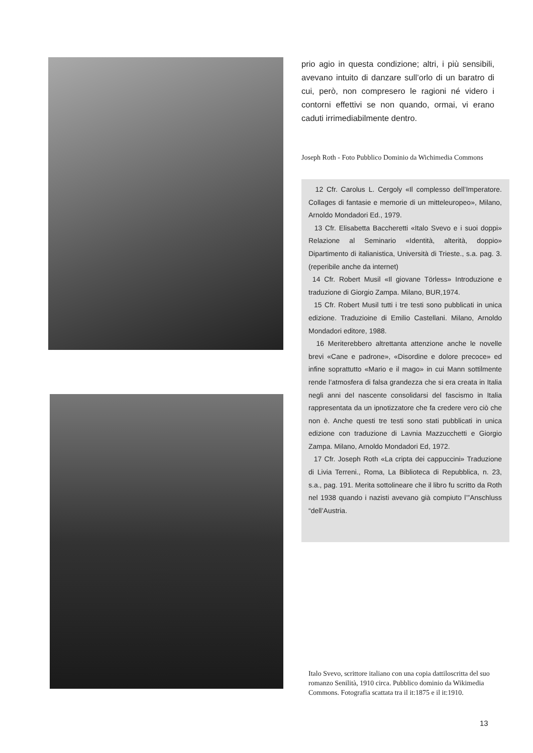prio agio in questa condizione; altri, i più sensibili, avevano intuito di danzare sull’orlo di un baratro di cui, però, non compresero le ragioni né videro i contorni effettivi se non quando, ormai, vi erano caduti irrimediabilmente dentro.
Joseph Roth - Foto Pubblico Dominio da Wichimedia Commons
12 Cfr. Carolus L. Cergoly «Il complesso dell’Imperatore. Collages di fantasie e memorie di un mitteleuropeo», Milano, Arnoldo Mondadori Ed., 1979.
13 Cfr. Elisabetta Baccheretti «Italo Svevo e i suoi doppi» Relazione al Seminario «Identità, alterità, doppio» Dipartimento di italianistica, Università di Trieste., s.a. pag. 3. (reperibile anche da internet)
14 Cfr. Robert Musil «Il giovane Törless» Introduzione e traduzione di Giorgio Zampa. Milano, BUR,1974.
15 Cfr. Robert Musil tutti i tre testi sono pubblicati in unica edizione. Traduzioine di Emilio Castellani. Milano, Arnoldo Mondadori editore, 1988.
16 Meriterebbero altrettanta attenzione anche le novelle brevi «Cane e padrone», «Disordine e dolore precoce» ed infine soprattutto «Mario e il mago» in cui Mann sottilmente rende l’atmosfera di falsa grandezza che si era creata in Italia negli anni del nascente consolidarsi del fascismo in Italia rappresentata da un ipnotizzatore che fa credere vero ciò che non è. Anche questi tre testi sono stati pubblicati in unica edizione con traduzione di Lavnia Mazzucchetti e Giorgio Zampa. Milano, Arnoldo Mondadori Ed, 1972.
17 Cfr. Joseph Roth «La cripta dei cappuccini» Traduzione di Livia Terreni., Roma, La Biblioteca di Repubblica, n. 23, s.a., pag. 191. Merita sottolineare che il libro fu scritto da Roth nel 1938 quando i nazisti avevano già compiuto l’”Anschluss “dell’Austria.
Italo Svevo, scrittore italiano con una copia dattiloscritta del suo romanzo Senilità, 1910 circa. Pubblico dominio da Wikimedia Commons. Fotografia scattata tra il it:1875 e il it:1910.
13